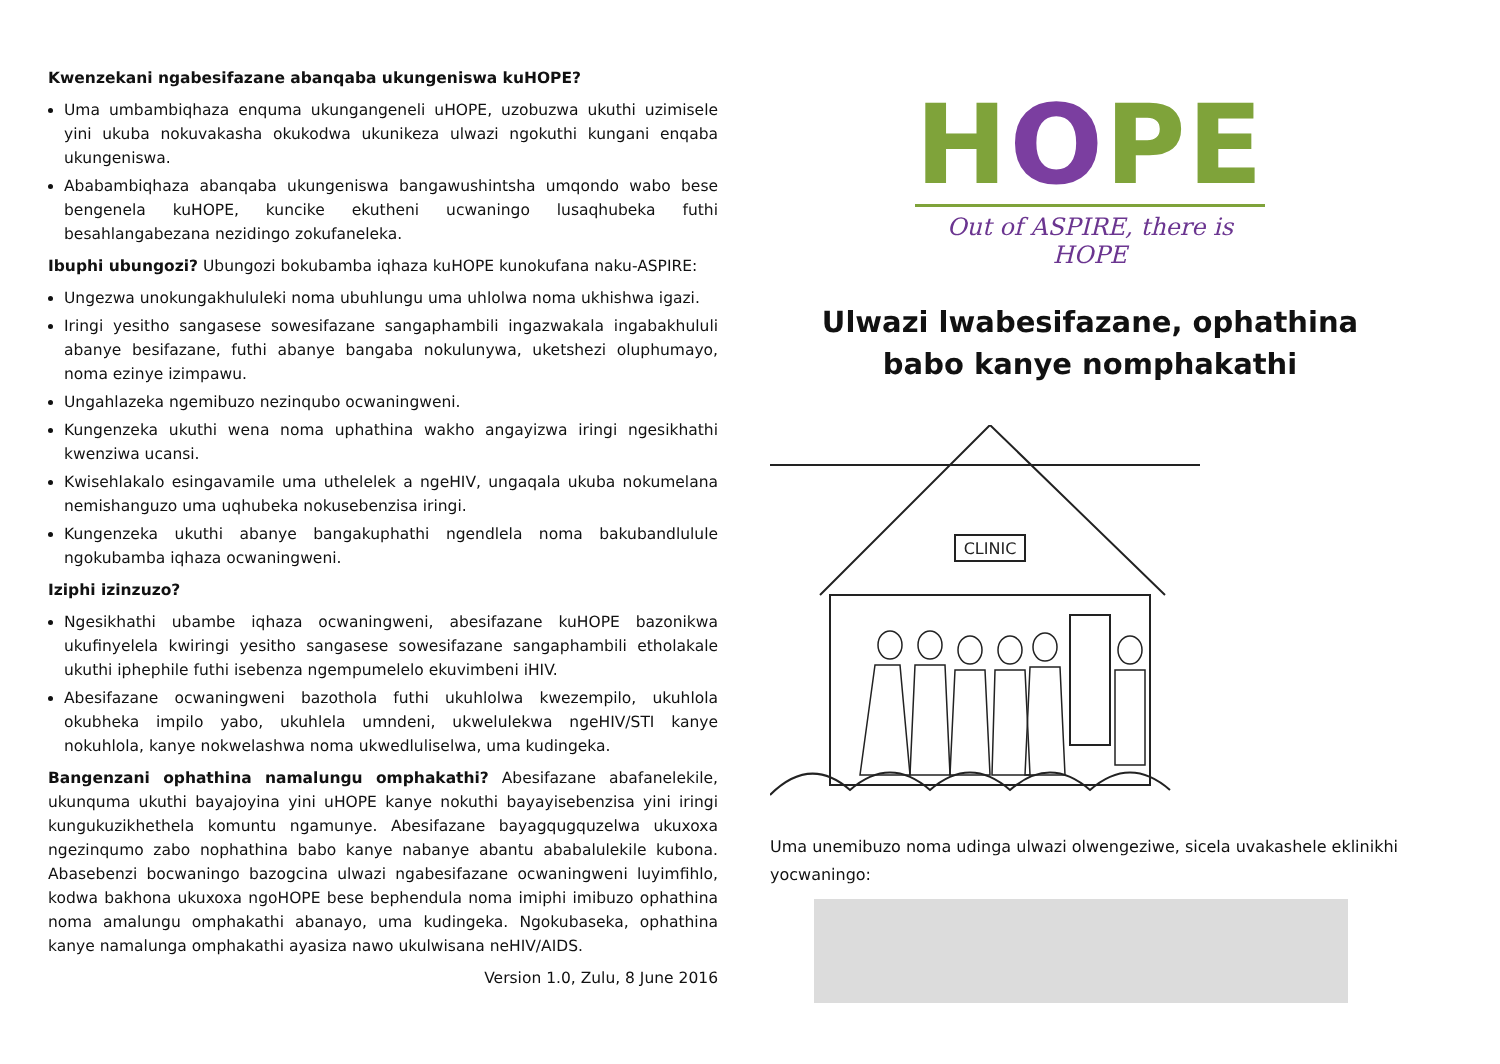Kwenzekani ngabesifazane abanqaba ukungeniswa kuHOPE?
Uma umbambiqhaza enquma ukungangeneli uHOPE, uzobuzwa ukuthi uzimisele yini ukuba nokuvakasha okukodwa ukunikeza ulwazi ngokuthi kungani enqaba ukungeniswa.
Ababambiqhaza abanqaba ukungeniswa bangawushintsha umqondo wabo bese bengenela kuHOPE, kuncike ekutheni ucwaningo lusaqhubeka futhi besahlangabezana nezidingo zokufaneleka.
Ibuphi ubungozi? Ubungozi bokubamba iqhaza kuHOPE kunokufana naku-ASPIRE:
Ungezwa unokungakhululeki noma ubuhlungu uma uhlolwa noma ukhishwa igazi.
Iringi yesitho sangasese sowesifazane sangaphambili ingazwakala ingabakhululi abanye besifazane, futhi abanye bangaba nokulunywa, uketshezi oluphumayo, noma ezinye izimpawu.
Ungahlazeka ngemibuzo nezinqubo ocwaningweni.
Kungenzeka ukuthi wena noma uphathina wakho angayizwa iringi ngesikhathi kwenziwa ucansi.
Kwisehlakalo esingavamile uma uthelelek a ngeHIV, ungaqala ukuba nokumelana nemishanguzo uma uqhubeka nokusebenzisa iringi.
Kungenzeka ukuthi abanye bangakuphathi ngendlela noma bakubandlulule ngokubamba iqhaza ocwaningweni.
Iziphi izinzuzo?
Ngesikhathi ubambe iqhaza ocwaningweni, abesifazane kuHOPE bazonikwa ukufinyelela kwiringi yesitho sangasese sowesifazane sangaphambili etholakale ukuthi iphephile futhi isebenza ngempumelelo ekuvimbeni iHIV.
Abesifazane ocwaningweni bazothola futhi ukuhlolwa kwezempilo, ukuhlola okubheka impilo yabo, ukuhlela umndeni, ukwelulekwa ngeHIV/STI kanye nokuhlola, kanye nokwelashwa noma ukwedluliselwa, uma kudingeka.
Bangenzani ophathina namalungu omphakathi? Abesifazane abafanelekile, ukunquma ukuthi bayajoyina yini uHOPE kanye nokuthi bayayisebenzisa yini iringi kungukuzikhethela komuntu ngamunye. Abesifazane bayagqugquzelwa ukuxoxa ngezinqumo zabo nophathina babo kanye nabanye abantu ababalulekile kubona. Abasebenzi bocwaningo bazogcina ulwazi ngabesifazane ocwaningweni luyimfihlo, kodwa bakhona ukuxoxa ngoHOPE bese bephendula noma imiphi imibuzo ophathina noma amalungu omphakathi abanayo, uma kudingeka. Ngokubaseka, ophathina kanye namalunga omphakathi ayasiza nawo ukulwisana neHIV/AIDS.
Version 1.0, Zulu, 8 June 2016
HOPE
Out of ASPIRE, there is HOPE
Ulwazi lwabesifazane, ophathina
babo kanye nomphakathi
CLINIC
Uma unemibuzo noma udinga ulwazi olwengeziwe, sicela uvakashele eklinikhi yocwaningo: